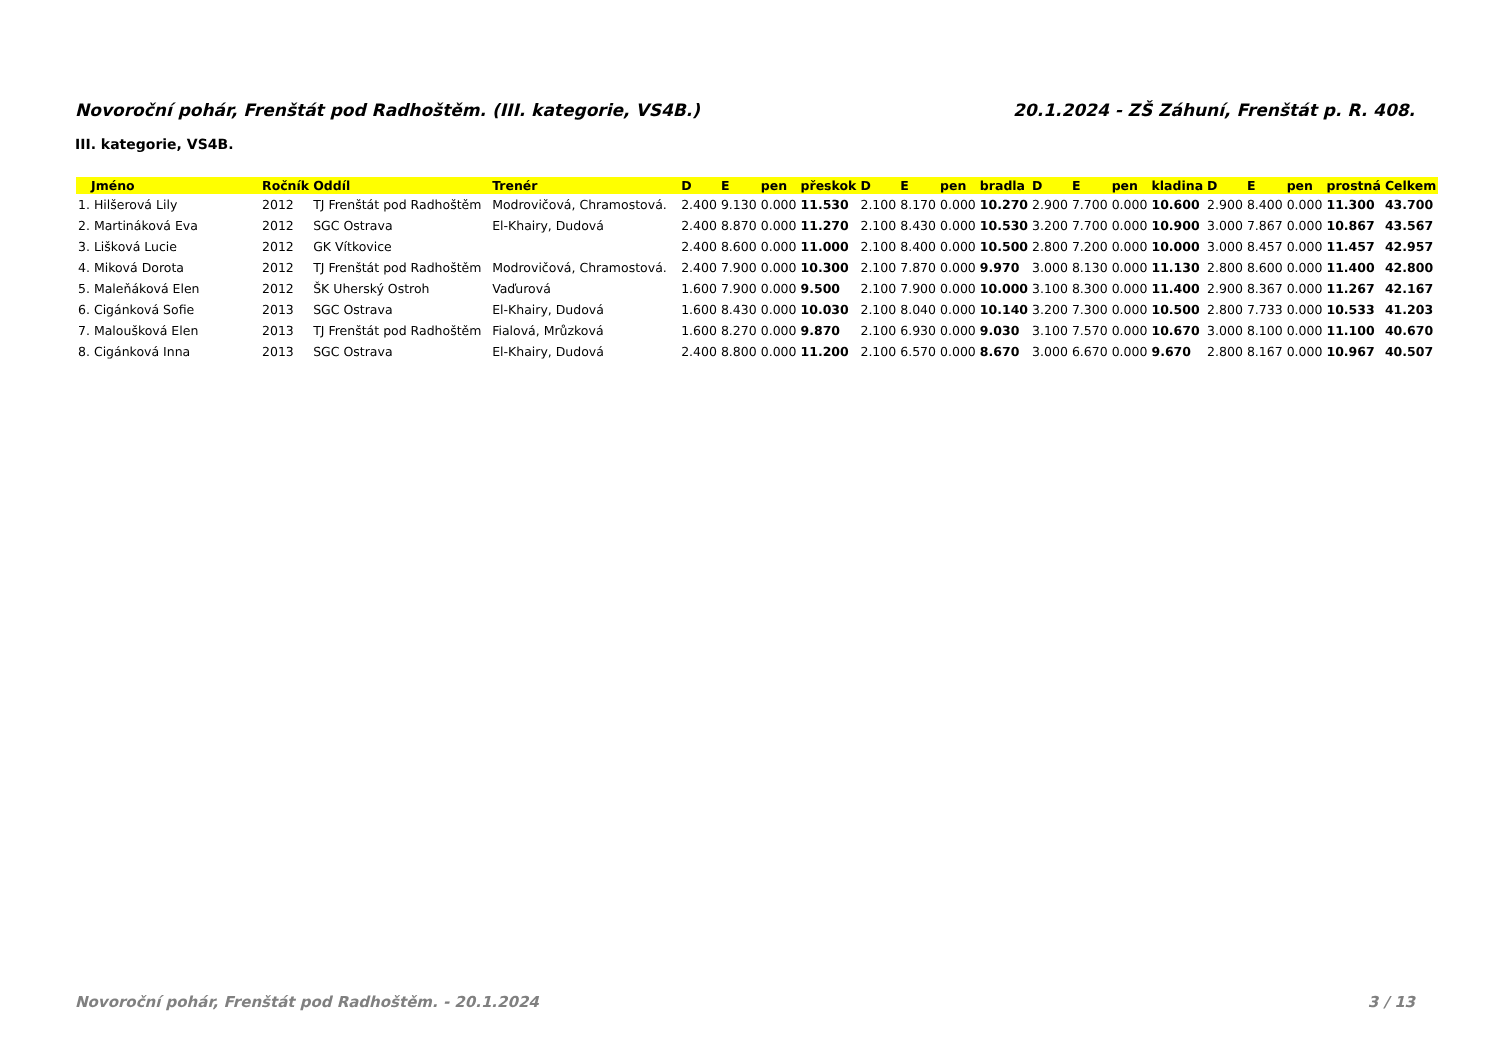Novoroční pohár, Frenštát pod Radhoštěm. (III. kategorie, VS4B.) 20.1.2024 - ZŠ Záhuní, Frenštát p. R. 408.
III. kategorie, VS4B.
| Jméno | Ročník | Oddíl | Trenér | D | E | pen | přeskok | D | E | pen | bradla | D | E | pen | kladina | D | E | pen | prostná | Celkem |
| --- | --- | --- | --- | --- | --- | --- | --- | --- | --- | --- | --- | --- | --- | --- | --- | --- | --- | --- | --- | --- |
| 1. Hilšerová Lily | 2012 | TJ Frenštát pod Radhoštěm | Modrovičová, Chramostová. | 2.400 | 9.130 | 0.000 | 11.530 | 2.100 | 8.170 | 0.000 | 10.270 | 2.900 | 7.700 | 0.000 | 10.600 | 2.900 | 8.400 | 0.000 | 11.300 | 43.700 |
| 2. Martináková Eva | 2012 | SGC Ostrava | El-Khairy, Dudová | 2.400 | 8.870 | 0.000 | 11.270 | 2.100 | 8.430 | 0.000 | 10.530 | 3.200 | 7.700 | 0.000 | 10.900 | 3.000 | 7.867 | 0.000 | 10.867 | 43.567 |
| 3. Lišková Lucie | 2012 | GK Vítkovice | | 2.400 | 8.600 | 0.000 | 11.000 | 2.100 | 8.400 | 0.000 | 10.500 | 2.800 | 7.200 | 0.000 | 10.000 | 3.000 | 8.457 | 0.000 | 11.457 | 42.957 |
| 4. Miková Dorota | 2012 | TJ Frenštát pod Radhoštěm | Modrovičová, Chramostová. | 2.400 | 7.900 | 0.000 | 10.300 | 2.100 | 7.870 | 0.000 | 9.970 | 3.000 | 8.130 | 0.000 | 11.130 | 2.800 | 8.600 | 0.000 | 11.400 | 42.800 |
| 5. Maleňáková Elen | 2012 | ŠK Uherský Ostroh | Vaďurová | 1.600 | 7.900 | 0.000 | 9.500 | 2.100 | 7.900 | 0.000 | 10.000 | 3.100 | 8.300 | 0.000 | 11.400 | 2.900 | 8.367 | 0.000 | 11.267 | 42.167 |
| 6. Cigánková Sofie | 2013 | SGC Ostrava | El-Khairy, Dudová | 1.600 | 8.430 | 0.000 | 10.030 | 2.100 | 8.040 | 0.000 | 10.140 | 3.200 | 7.300 | 0.000 | 10.500 | 2.800 | 7.733 | 0.000 | 10.533 | 41.203 |
| 7. Maloušková Elen | 2013 | TJ Frenštát pod Radhoštěm | Fialová, Mrůzková | 1.600 | 8.270 | 0.000 | 9.870 | 2.100 | 6.930 | 0.000 | 9.030 | 3.100 | 7.570 | 0.000 | 10.670 | 3.000 | 8.100 | 0.000 | 11.100 | 40.670 |
| 8. Cigánková Inna | 2013 | SGC Ostrava | El-Khairy, Dudová | 2.400 | 8.800 | 0.000 | 11.200 | 2.100 | 6.570 | 0.000 | 8.670 | 3.000 | 6.670 | 0.000 | 9.670 | 2.800 | 8.167 | 0.000 | 10.967 | 40.507 |
Novoroční pohár, Frenštát pod Radhoštěm. - 20.1.2024 3 / 13